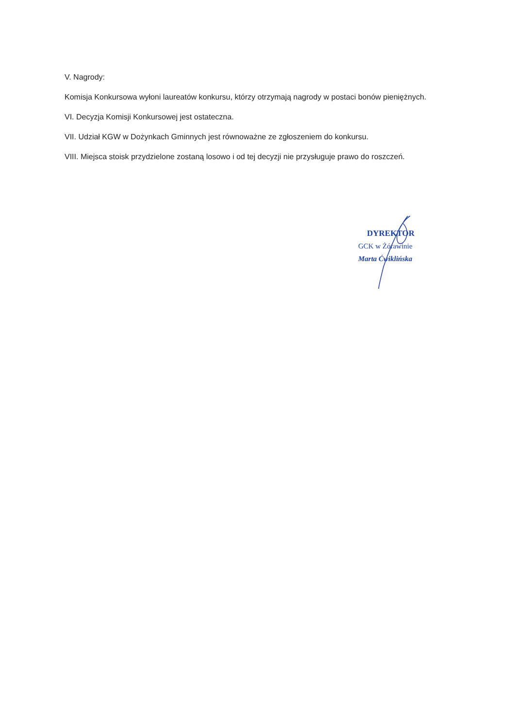V. Nagrody:
Komisja Konkursowa wyłoni laureatów konkursu, którzy otrzymają nagrody w postaci bonów pieniężnych.
VI. Decyzja Komisji Konkursowej jest ostateczna.
VII. Udział KGW w Dożynkach Gminnych jest równoważne ze zgłoszeniem do konkursu.
VIII. Miejsca stoisk przydzielone zostaną losowo i od tej decyzji nie przysługuje prawo do roszczeń.
DYREKTOR
GCK w Żórawinie
Marta Ćwiklińska